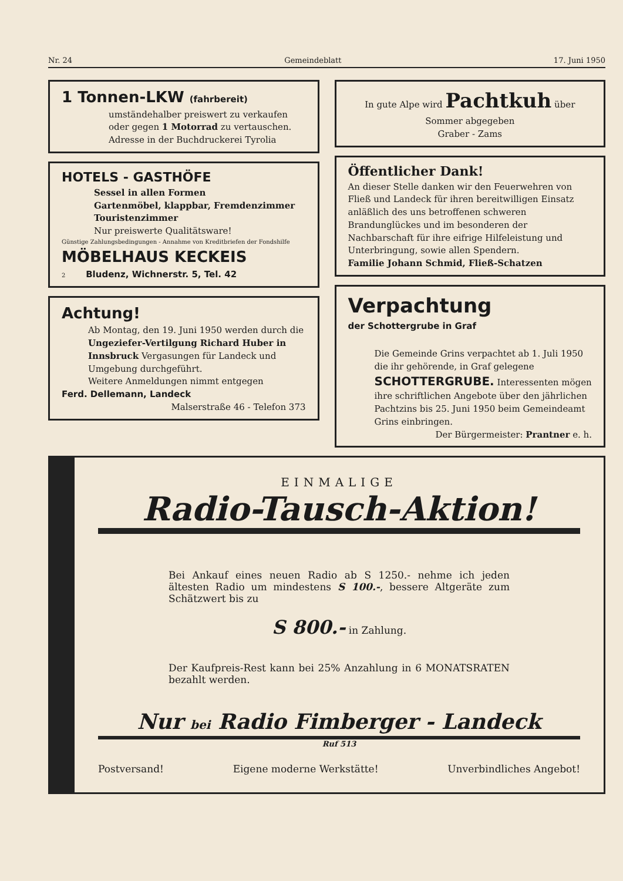Nr. 24 Gemeindeblatt 17. Juni 1950
1 Tonnen-LKW (fahrbereit)
umständehalber preiswert zu verkaufen oder gegen 1 Motorrad zu vertauschen. Adresse in der Buchdruckerei Tyrolia
HOTELS - GASTHÖFE
Sessel in allen Formen
Gartenmöbel, klappbar, Fremdenzimmer
Touristenzimmer
Nur preiswerte Qualitätsware!
Günstige Zahlungsbedingungen - Annahme von Kreditbriefen der Fondshilfe
MÖBELHAUS KECKEIS
2 Bludenz, Wichnerstr. 5, Tel. 42
Achtung!
Ab Montag, den 19. Juni 1950 werden durch die Ungeziefer-Vertilgung Richard Huber in Innsbruck Vergasungen für Landeck und Umgebung durchgeführt.
Weitere Anmeldungen nimmt entgegen
Ferd. Dellemann, Landeck
Malserstraße 46 - Telefon 373
In gute Alpe wird Pachtkuh über Sommer abgegeben
Graber - Zams
Öffentlicher Dank!
An dieser Stelle danken wir den Feuerwehren von Fließ und Landeck für ihren bereitwilligen Einsatz anläßlich des uns betroffenen schweren Brandunglückes und im besonderen der Nachbarschaft für ihre eifrige Hilfeleistung und Unterbringung, sowie allen Spendern.
Familie Johann Schmid, Fließ-Schatzen
Verpachtung
der Schottergrube in Graf
Die Gemeinde Grins verpachtet ab 1. Juli 1950 die ihr gehörende, in Graf gelegene SCHOTTERGRUBE. Interessenten mögen ihre schriftlichen Angebote über den jährlichen Pachtzins bis 25. Juni 1950 beim Gemeindeamt Grins einbringen.
Der Bürgermeister: Prantner e. h.
EINMALIGE
Radio-Tausch-Aktion!
Bei Ankauf eines neuen Radio ab S 1250.- nehme ich jeden ältesten Radio um mindestens S 100.-, bessere Altgeräte zum Schätzwert bis zu
S 800.- in Zahlung.
Der Kaufpreis-Rest kann bei 25% Anzahlung in 6 MONATSRATEN bezahlt werden.
Nur bei Radio Fimberger - Landeck
Ruf 513
Postversand! Eigene moderne Werkstätte! Unverbindliches Angebot!